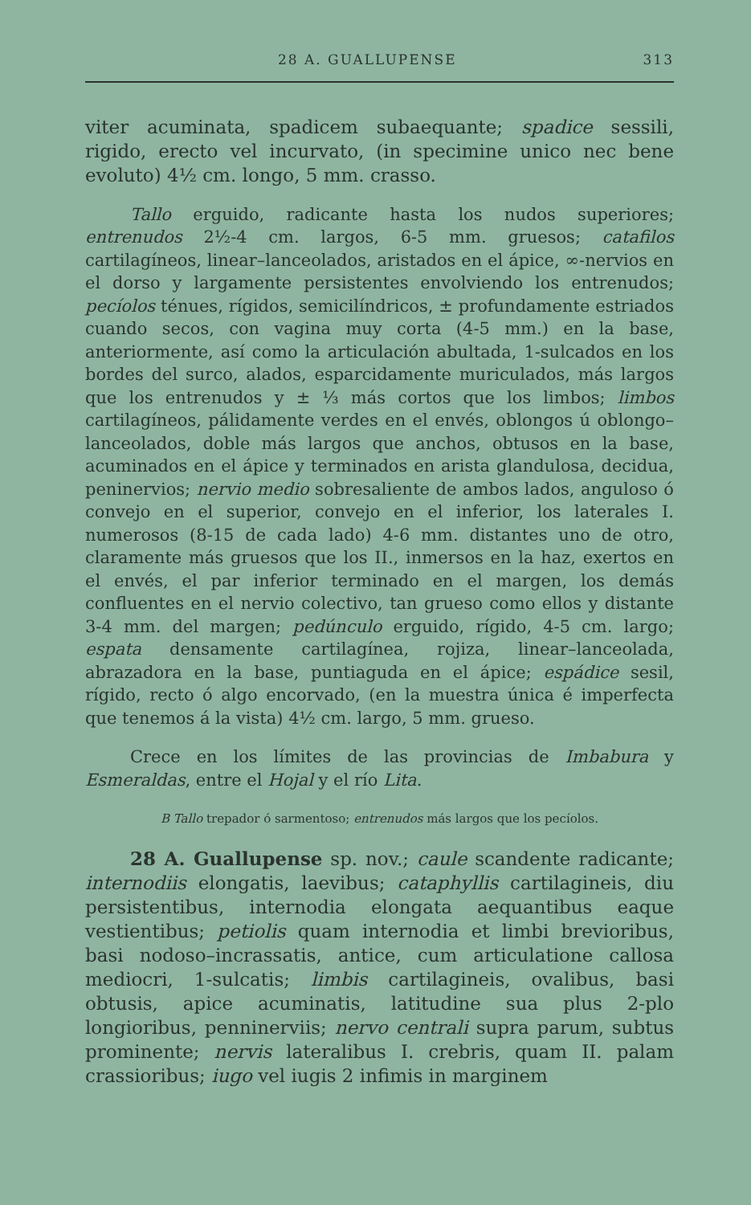28 A. GUALLUPENSE 313
viter acuminata, spadicem subaequante; spadice sessili, rigido, erecto vel incurvato, (in specimine unico nec bene evoluto) 4½ cm. longo, 5 mm. crasso.
Tallo erguido, radicante hasta los nudos superiores; entrenudos 2½-4 cm. largos, 6-5 mm. gruesos; catafilos cartilagíneos, linear–lanceolados, aristados en el ápice, ∞-nervios en el dorso y largamente persistentes envolviendo los entrenudos; pecíolos ténues, rígidos, semicilíndricos, ± profundamente estriados cuando secos, con vagina muy corta (4-5 mm.) en la base, anteriormente, así como la articulación abultada, 1-sulcados en los bordes del surco, alados, esparcidamente muriculados, más largos que los entrenudos y ± ⅓ más cortos que los limbos; limbos cartilagíneos, pálidamente verdes en el envés, oblongos ú oblongo–lanceolados, doble más largos que anchos, obtusos en la base, acuminados en el ápice y terminados en arista glandulosa, decidua, peninervios; nervio medio sobresaliente de ambos lados, anguloso ó convejo en el superior, convejo en el inferior, los laterales I. numerosos (8-15 de cada lado) 4-6 mm. distantes uno de otro, claramente más gruesos que los II., inmersos en la haz, exertos en el envés, el par inferior terminado en el margen, los demás confluentes en el nervio colectivo, tan grueso como ellos y distante 3-4 mm. del margen; pedúnculo erguido, rígido, 4-5 cm. largo; espata densamente cartilagínea, rojiza, linear–lanceolada, abrazadora en la base, puntiaguda en el ápice; espádice sesil, rígido, recto ó algo encorvado, (en la muestra única é imperfecta que tenemos á la vista) 4½ cm. largo, 5 mm. grueso.
Crece en los límites de las provincias de Imbabura y Esmeraldas, entre el Hojal y el río Lita.
B Tallo trepador ó sarmentoso; entrenudos más largos que los pecíolos.
28 A. Guallupense sp. nov.; caule scandente radicante; internodiis elongatis, laevibus; cataphyllis cartilagineis, diu persistentibus, internodia elongata aequantibus eaque vestientibus; petiolis quam internodia et limbi brevioribus, basi nodoso–incrassatis, antice, cum articulatione callosa mediocri, 1-sulcatis; limbis cartilagineis, ovalibus, basi obtusis, apice acuminatis, latitudine sua plus 2-plo longioribus, penninerviis; nervo centrali supra parum, subtus prominente; nervis lateralibus I. crebris, quam II. palam crassioribus; iugo vel iugis 2 infimis in marginem